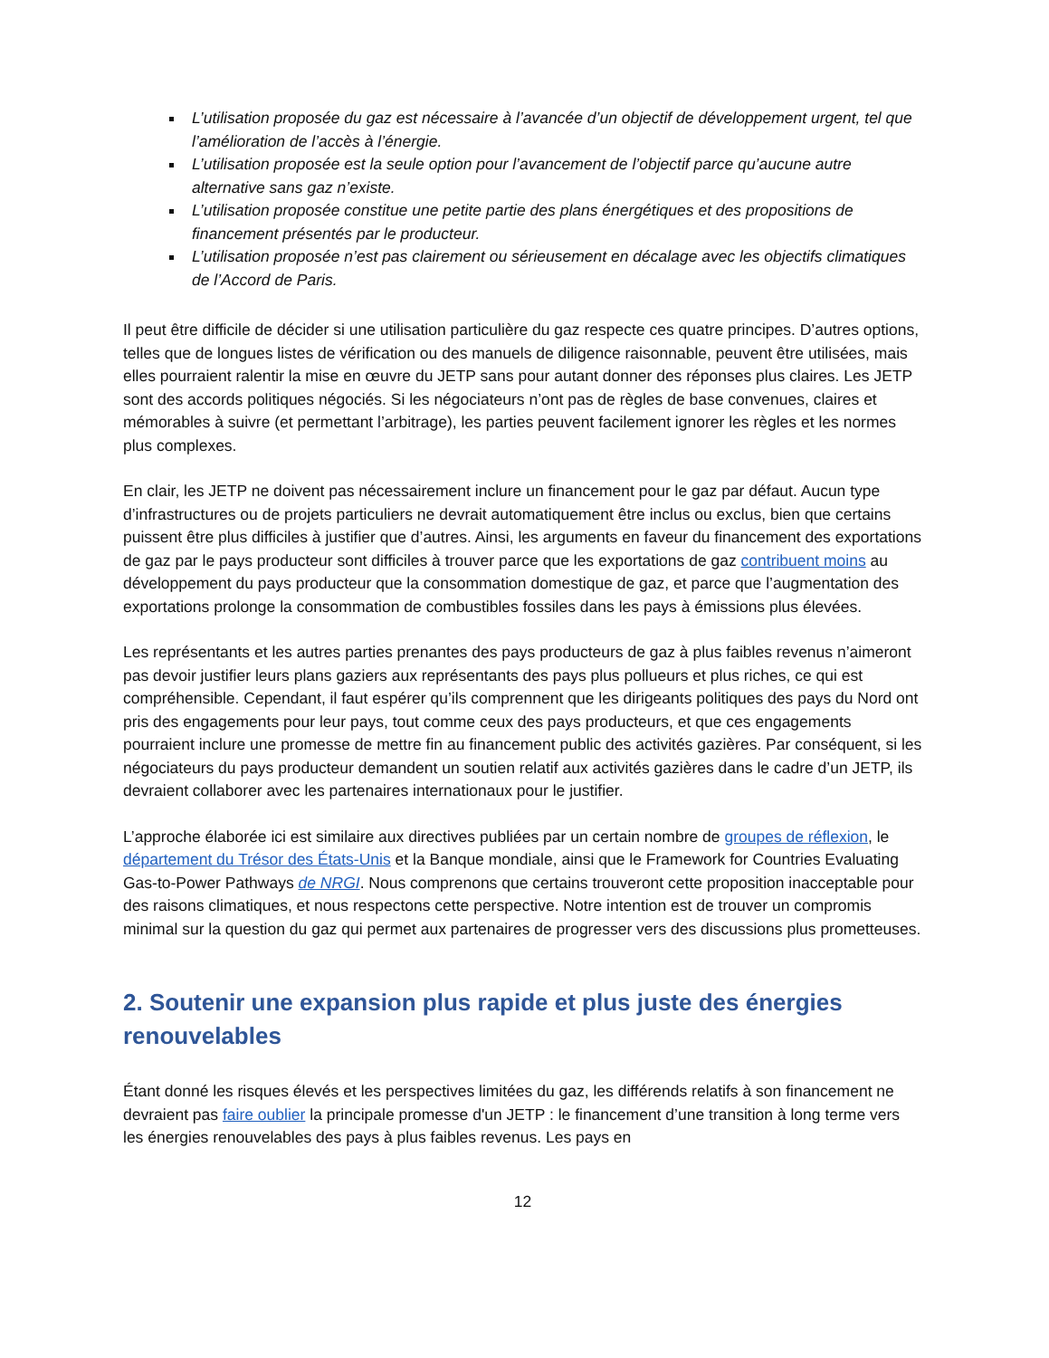L’utilisation proposée du gaz est nécessaire à l’avancée d’un objectif de développement urgent, tel que l’amélioration de l’accès à l’énergie.
L’utilisation proposée est la seule option pour l’avancement de l’objectif parce qu’aucune autre alternative sans gaz n’existe.
L’utilisation proposée constitue une petite partie des plans énergétiques et des propositions de financement présentés par le producteur.
L’utilisation proposée n’est pas clairement ou sérieusement en décalage avec les objectifs climatiques de l’Accord de Paris.
Il peut être difficile de décider si une utilisation particulière du gaz respecte ces quatre principes. D’autres options, telles que de longues listes de vérification ou des manuels de diligence raisonnable, peuvent être utilisées, mais elles pourraient ralentir la mise en œuvre du JETP sans pour autant donner des réponses plus claires. Les JETP sont des accords politiques négociés. Si les négociateurs n’ont pas de règles de base convenues, claires et mémorables à suivre (et permettant l’arbitrage), les parties peuvent facilement ignorer les règles et les normes plus complexes.
En clair, les JETP ne doivent pas nécessairement inclure un financement pour le gaz par défaut. Aucun type d’infrastructures ou de projets particuliers ne devrait automatiquement être inclus ou exclus, bien que certains puissent être plus difficiles à justifier que d’autres. Ainsi, les arguments en faveur du financement des exportations de gaz par le pays producteur sont difficiles à trouver parce que les exportations de gaz contribuent moins au développement du pays producteur que la consommation domestique de gaz, et parce que l’augmentation des exportations prolonge la consommation de combustibles fossiles dans les pays à émissions plus élevées.
Les représentants et les autres parties prenantes des pays producteurs de gaz à plus faibles revenus n’aimeront pas devoir justifier leurs plans gaziers aux représentants des pays plus pollueurs et plus riches, ce qui est compréhensible. Cependant, il faut espérer qu’ils comprennent que les dirigeants politiques des pays du Nord ont pris des engagements pour leur pays, tout comme ceux des pays producteurs, et que ces engagements pourraient inclure une promesse de mettre fin au financement public des activités gazières. Par conséquent, si les négociateurs du pays producteur demandent un soutien relatif aux activités gazières dans le cadre d’un JETP, ils devraient collaborer avec les partenaires internationaux pour le justifier.
L’approche élaborée ici est similaire aux directives publiées par un certain nombre de groupes de réflexion, le département du Trésor des États-Unis et la Banque mondiale, ainsi que le Framework for Countries Evaluating Gas-to-Power Pathways de NRGI. Nous comprenons que certains trouveront cette proposition inacceptable pour des raisons climatiques, et nous respectons cette perspective. Notre intention est de trouver un compromis minimal sur la question du gaz qui permet aux partenaires de progresser vers des discussions plus prometteuses.
2. Soutenir une expansion plus rapide et plus juste des énergies renouvelables
Étant donné les risques élevés et les perspectives limitées du gaz, les différends relatifs à son financement ne devraient pas faire oublier la principale promesse d'un JETP : le financement d’une transition à long terme vers les énergies renouvelables des pays à plus faibles revenus. Les pays en
12